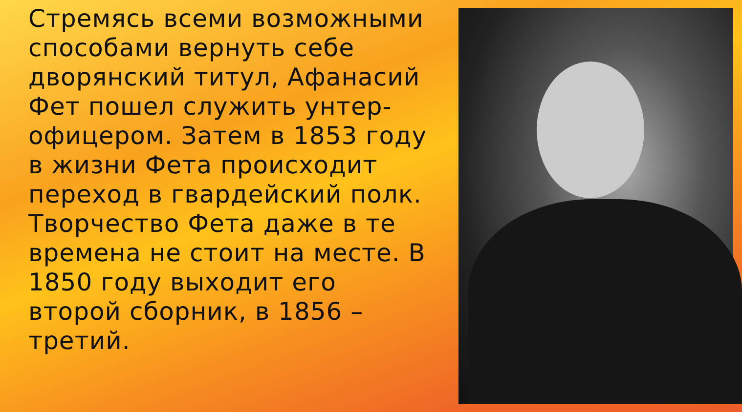Стремясь всеми возможными способами вернуть себе дворянский титул, Афанасий Фет пошел служить унтер-офицером. Затем в 1853 году в жизни Фета происходит переход в гвардейский полк. Творчество Фета даже в те времена не стоит на месте. В 1850 году выходит его второй сборник, в 1856 – третий.